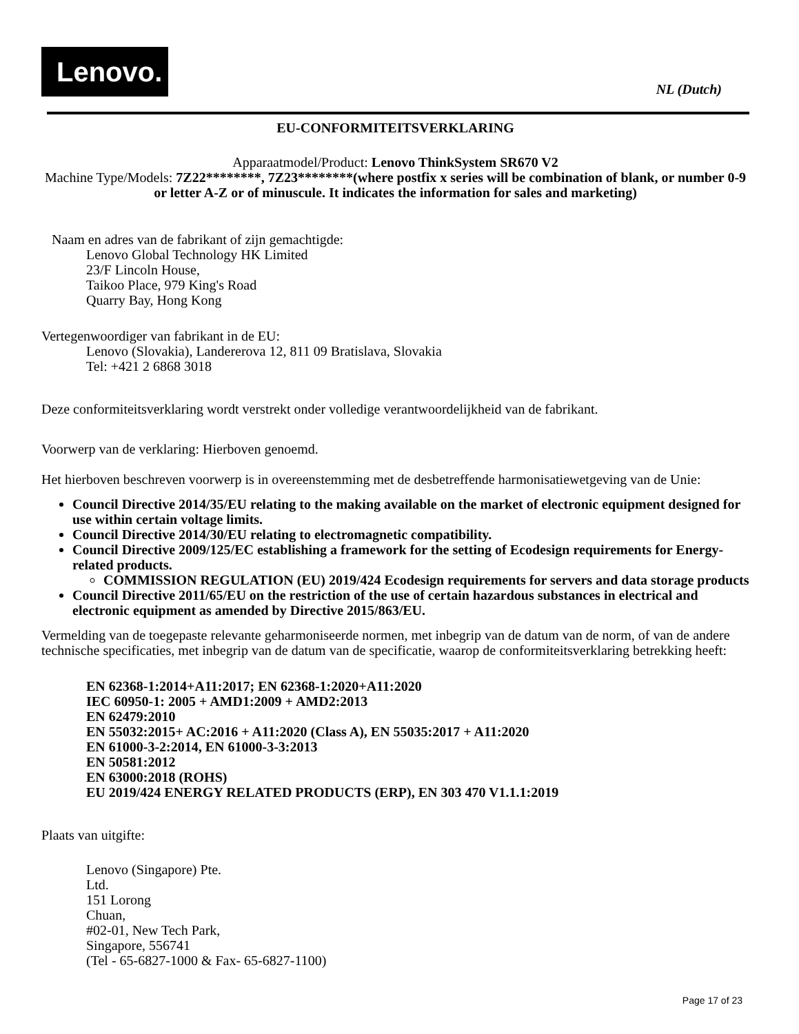Lenovo.
NL (Dutch)
EU-CONFORMITEITSVERKLARING
Apparaatmodel/Product: Lenovo ThinkSystem SR670 V2
Machine Type/Models: 7Z22********, 7Z23********(where postfix x series will be combination of blank, or number 0-9 or letter A-Z or of minuscule. It indicates the information for sales and marketing)
Naam en adres van de fabrikant of zijn gemachtigde:
Lenovo Global Technology HK Limited
23/F Lincoln House,
Taikoo Place, 979 King's Road
Quarry Bay, Hong Kong
Vertegenwoordiger van fabrikant in de EU:
Lenovo (Slovakia), Landererova 12, 811 09 Bratislava, Slovakia
Tel: +421 2 6868 3018
Deze conformiteitsverklaring wordt verstrekt onder volledige verantwoordelijkheid van de fabrikant.
Voorwerp van de verklaring: Hierboven genoemd.
Het hierboven beschreven voorwerp is in overeenstemming met de desbetreffende harmonisatiewetgeving van de Unie:
Council Directive 2014/35/EU relating to the making available on the market of electronic equipment designed for use within certain voltage limits.
Council Directive 2014/30/EU relating to electromagnetic compatibility.
Council Directive 2009/125/EC establishing a framework for the setting of Ecodesign requirements for Energy-related products.
COMMISSION REGULATION (EU) 2019/424 Ecodesign requirements for servers and data storage products
Council Directive 2011/65/EU on the restriction of the use of certain hazardous substances in electrical and electronic equipment as amended by Directive 2015/863/EU.
Vermelding van de toegepaste relevante geharmoniseerde normen, met inbegrip van de datum van de norm, of van de andere technische specificaties, met inbegrip van de datum van de specificatie, waarop de conformiteitsverklaring betrekking heeft:
EN 62368-1:2014+A11:2017; EN 62368-1:2020+A11:2020
IEC 60950-1: 2005 + AMD1:2009 + AMD2:2013
EN 62479:2010
EN 55032:2015+ AC:2016 + A11:2020 (Class A), EN 55035:2017 + A11:2020
EN 61000-3-2:2014, EN 61000-3-3:2013
EN 50581:2012
EN 63000:2018 (ROHS)
EU 2019/424 ENERGY RELATED PRODUCTS (ERP), EN 303 470 V1.1.1:2019
Plaats van uitgifte:
Lenovo (Singapore) Pte.
Ltd.
151 Lorong
Chuan,
#02-01, New Tech Park,
Singapore, 556741
(Tel - 65-6827-1000 & Fax- 65-6827-1100)
Page 17 of 23